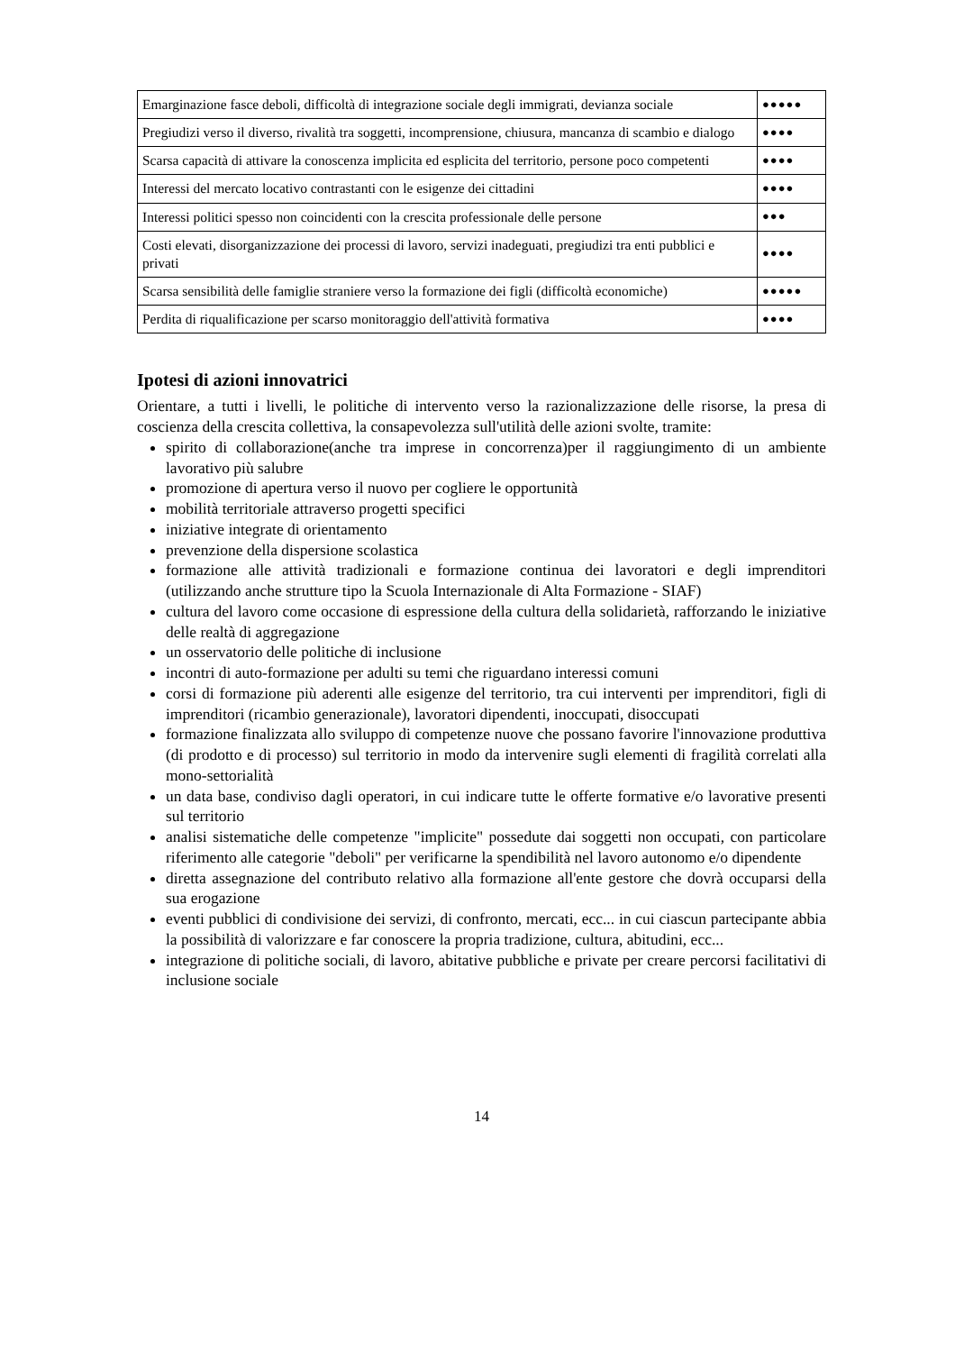| Emarginazione fasce deboli, difficoltà di integrazione sociale degli immigrati, devianza sociale | ●●●●● |
| Pregiudizi verso il diverso, rivalità tra soggetti, incomprensione, chiusura, mancanza di scambio e dialogo | ●●●● |
| Scarsa capacità di attivare la conoscenza implicita ed esplicita del territorio, persone poco competenti | ●●●● |
| Interessi del mercato locativo contrastanti con le esigenze dei cittadini | ●●●● |
| Interessi politici spesso non coincidenti con la crescita professionale delle persone | ●●● |
| Costi elevati, disorganizzazione dei processi di lavoro, servizi inadeguati, pregiudizi tra enti pubblici e privati | ●●●● |
| Scarsa sensibilità delle famiglie straniere verso la formazione dei figli (difficoltà economiche) | ●●●●● |
| Perdita di riqualificazione per scarso monitoraggio dell'attività formativa | ●●●● |
Ipotesi di azioni innovatrici
Orientare, a tutti i livelli, le politiche di intervento verso la razionalizzazione delle risorse, la presa di coscienza della crescita collettiva, la consapevolezza sull'utilità delle azioni svolte, tramite:
spirito di collaborazione(anche tra imprese in concorrenza)per il raggiungimento di un ambiente lavorativo più salubre
promozione di apertura verso il nuovo per cogliere le opportunità
mobilità territoriale attraverso progetti specifici
iniziative integrate di orientamento
prevenzione della dispersione scolastica
formazione alle attività tradizionali e formazione continua dei lavoratori e degli imprenditori (utilizzando anche strutture tipo la Scuola Internazionale di Alta Formazione - SIAF)
cultura del lavoro come occasione di espressione della cultura della solidarietà, rafforzando le iniziative delle realtà di aggregazione
un osservatorio delle politiche di inclusione
incontri di auto-formazione per adulti su temi che riguardano interessi comuni
corsi di formazione più aderenti alle esigenze del territorio, tra cui interventi per imprenditori, figli di imprenditori (ricambio generazionale), lavoratori dipendenti, inoccupati, disoccupati
formazione finalizzata allo sviluppo di competenze nuove che possano favorire l'innovazione produttiva (di prodotto e di processo) sul territorio in modo da intervenire sugli elementi di fragilità correlati alla mono-settorialità
un data base, condiviso dagli operatori, in cui indicare tutte le offerte formative e/o lavorative presenti sul territorio
analisi sistematiche delle competenze "implicite" possedute dai soggetti non occupati, con particolare riferimento alle categorie "deboli" per verificarne la spendibilità nel lavoro autonomo e/o dipendente
diretta assegnazione del contributo relativo alla formazione all'ente gestore che dovrà occuparsi della sua erogazione
eventi pubblici di condivisione dei servizi, di confronto, mercati, ecc... in cui ciascun partecipante abbia la possibilità di valorizzare e far conoscere la propria tradizione, cultura, abitudini, ecc...
integrazione di politiche sociali, di lavoro, abitative pubbliche e private per creare percorsi facilitativi di inclusione sociale
14